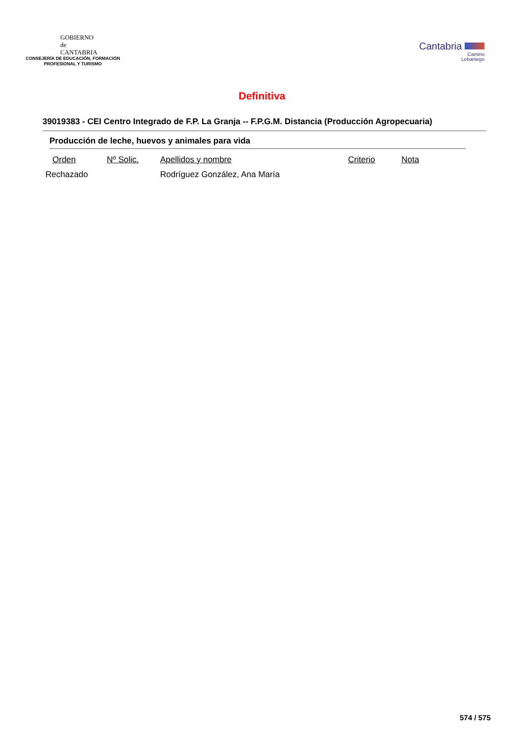GOBIERNO
de
CANTABRIA
CONSEJERÍA DE EDUCACIÓN, FORMACIÓN
PROFESIONAL Y TURISMO
Cantabria
Camino
Lebaniego
Definitiva
39019383 - CEI Centro Integrado de F.P. La Granja -- F.P.G.M. Distancia (Producción Agropecuaria)
Producción de leche, huevos y animales para vida
| Orden | Nº Solic. | Apellidos y nombre | Criterio | Nota |
| --- | --- | --- | --- | --- |
| Rechazado | | Rodríguez González, Ana María | | |
574 / 575